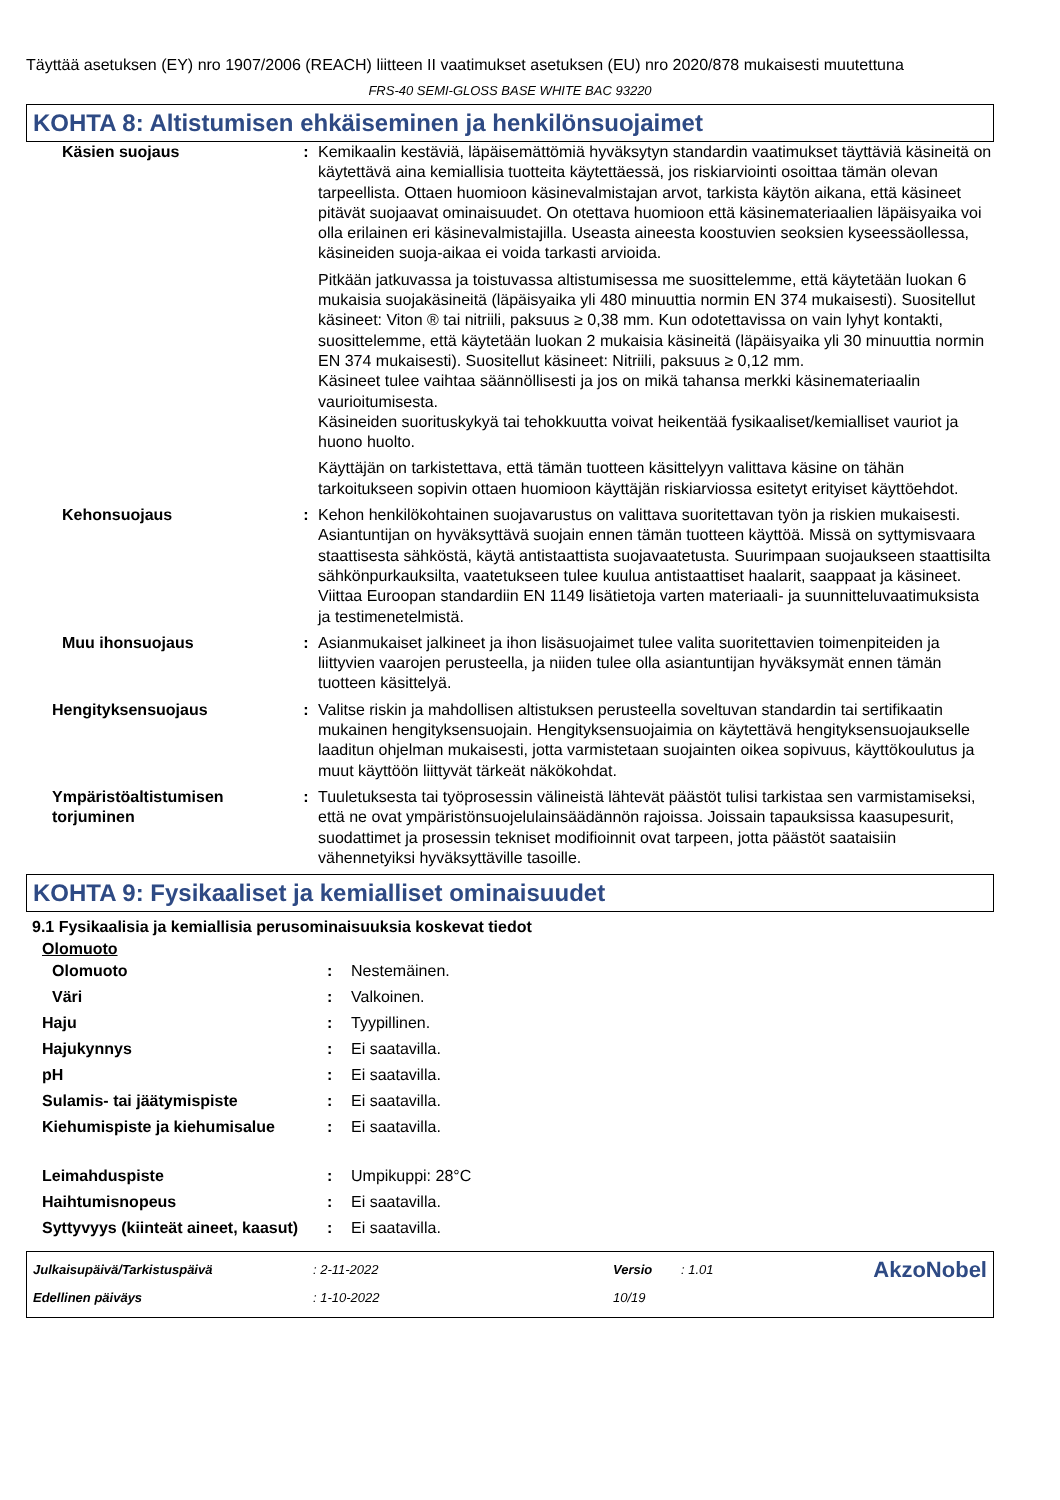Täyttää asetuksen (EY) nro 1907/2006 (REACH) liitteen II vaatimukset asetuksen (EU) nro 2020/878 mukaisesti muutettuna
FRS-40 SEMI-GLOSS BASE WHITE BAC 93220
KOHTA 8: Altistumisen ehkäiseminen ja henkilönsuojaimet
| Käsien suojaus | : | Kemikaalin kestäviä, läpäisemättömiä hyväksytyn standardin vaatimukset täyttäviä käsineitä on käytettävä aina kemiallisia tuotteita käytettäessä, jos riskiarviointi osoittaa tämän olevan tarpeellista. Ottaen huomioon käsinevalmistajan arvot, tarkista käytön aikana, että käsineet pitävät suojaavat ominaisuudet. On otettava huomioon että käsinemateriaalien läpäisyaika voi olla erilainen eri käsinevalmistajilla. Useasta aineesta koostuvien seoksien kyseessäollessa, käsineiden suoja-aikaa ei voida tarkasti arvioida. Pitkään jatkuvassa ja toistuvassa altistumisessa me suosittelemme, että käytetään luokan 6 mukaisia suojakäsineitä (läpäisyaika yli 480 minuuttia normin EN 374 mukaisesti). Suositellut käsineet: Viton ® tai nitriili, paksuus ≥ 0,38 mm. Kun odotettavissa on vain lyhyt kontakti, suosittelemme, että käytetään luokan 2 mukaisia käsineitä (läpäisyaika yli 30 minuuttia normin EN 374 mukaisesti). Suositellut käsineet: Nitriili, paksuus ≥ 0,12 mm. Käsineet tulee vaihtaa säännöllisesti ja jos on mikä tahansa merkki käsinemateriaalin vaurioitumisesta. Käsineiden suorituskykyä tai tehokkuutta voivat heikentää fysikaaliset/kemialliset vauriot ja huono huolto. Käyttäjän on tarkistettava, että tämän tuotteen käsittelyyn valittava käsine on tähän tarkoitukseen sopivin ottaen huomioon käyttäjän riskiarviossa esitetyt erityiset käyttöehdot. |
| Kehonsuojaus | : | Kehon henkilökohtainen suojavarustus on valittava suoritettavan työn ja riskien mukaisesti. Asiantuntijan on hyväksyttävä suojain ennen tämän tuotteen käyttöä. Missä on syttymisvaara staattisesta sähköstä, käytä antistaattista suojavaatetusta. Suurimpaan suojaukseen staattisilta sähkönpurkauksilta, vaatetukseen tulee kuulua antistaattiset haalarit, saappaat ja käsineet. Viittaa Euroopan standardiin EN 1149 lisätietoja varten materiaali- ja suunnitteluvaatimuksista ja testimenetelmistä. |
| Muu ihonsuojaus | : | Asianmukaiset jalkineet ja ihon lisäsuojaimet tulee valita suoritettavien toimenpiteiden ja liittyvien vaarojen perusteella, ja niiden tulee olla asiantuntijan hyväksymät ennen tämän tuotteen käsittelyä. |
| Hengityksensuojaus | : | Valitse riskin ja mahdollisen altistuksen perusteella soveltuvan standardin tai sertifikaatin mukainen hengityksensuojain. Hengityksensuojaimia on käytettävä hengityksensuojaukselle laaditun ohjelman mukaisesti, jotta varmistetaan suojainten oikea sopivuus, käyttökoulutus ja muut käyttöön liittyvät tärkeät näkökohdat. |
| Ympäristöaltistumisen torjuminen | : | Tuuletuksesta tai työprosessin välineistä lähtevät päästöt tulisi tarkistaa sen varmistamiseksi, että ne ovat ympäristönsuojelulainsäädännön rajoissa. Joissain tapauksissa kaasupesurit, suodattimet ja prosessin tekniset modifioinnit ovat tarpeen, jotta päästöt saataisiin vähennetyiksi hyväksyttäville tasoille. |
KOHTA 9: Fysikaaliset ja kemialliset ominaisuudet
9.1 Fysikaalisia ja kemiallisia perusominaisuuksia koskevat tiedot
Olomuoto
| Olomuoto | : | Nestemäinen. |
| Väri | : | Valkoinen. |
| Haju | : | Tyypillinen. |
| Hajukynnys | : | Ei saatavilla. |
| pH | : | Ei saatavilla. |
| Sulamis- tai jäätymispiste | : | Ei saatavilla. |
| Kiehumispiste ja kiehumisalue | : | Ei saatavilla. |
| Leimahduspiste | : | Umpikuppi: 28°C |
| Haihtumisnopeus | : | Ei saatavilla. |
| Syttyvyys (kiinteät aineet, kaasut) | : | Ei saatavilla. |
| Julkaisupäivä/Tarkistuspäivä | : 2-11-2022 | Versio | : 1.01 | AkzoNobel |
| Edellinen päiväys | : 1-10-2022 | 10/19 | | |